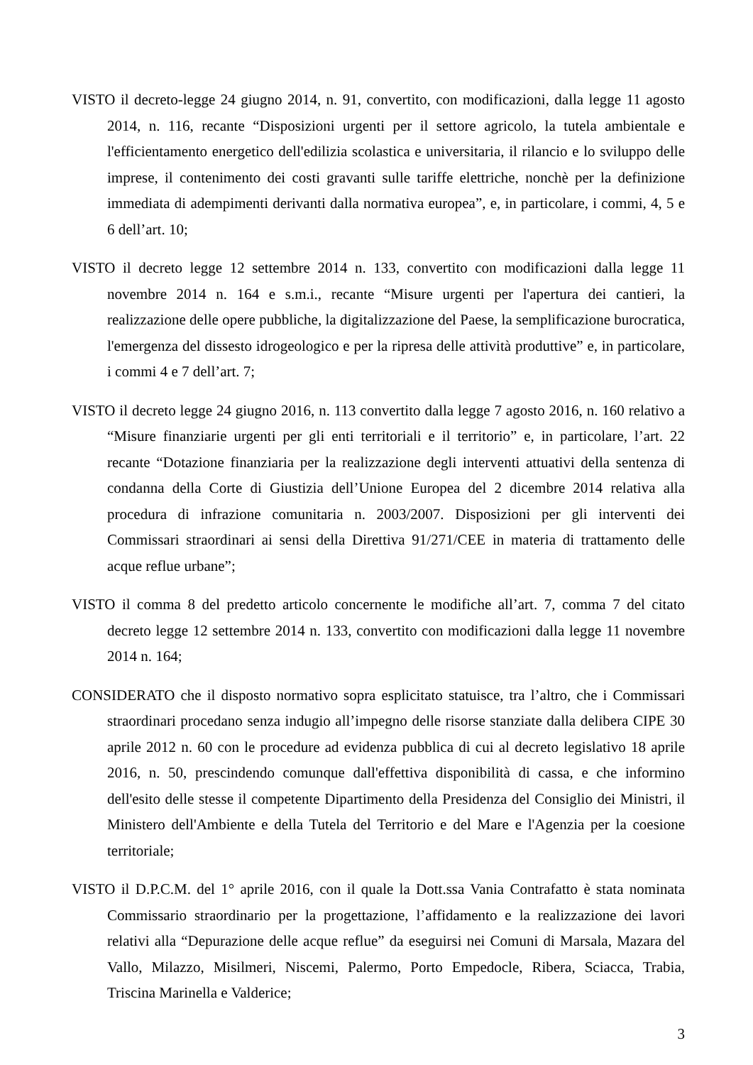VISTO il decreto-legge 24 giugno 2014, n. 91, convertito, con modificazioni, dalla legge 11 agosto 2014, n. 116, recante “Disposizioni urgenti per il settore agricolo, la tutela ambientale e l'efficientamento energetico dell'edilizia scolastica e universitaria, il rilancio e lo sviluppo delle imprese, il contenimento dei costi gravanti sulle tariffe elettriche, nonchè per la definizione immediata di adempimenti derivanti dalla normativa europea”, e, in particolare, i commi, 4, 5 e 6 dell’art. 10;
VISTO il decreto legge 12 settembre 2014 n. 133, convertito con modificazioni dalla legge 11 novembre 2014 n. 164 e s.m.i., recante “Misure urgenti per l'apertura dei cantieri, la realizzazione delle opere pubbliche, la digitalizzazione del Paese, la semplificazione burocratica, l'emergenza del dissesto idrogeologico e per la ripresa delle attività produttive” e, in particolare, i commi 4 e 7 dell’art. 7;
VISTO il decreto legge 24 giugno 2016, n. 113 convertito dalla legge 7 agosto 2016, n. 160 relativo a “Misure finanziarie urgenti per gli enti territoriali e il territorio” e, in particolare, l’art. 22 recante “Dotazione finanziaria per la realizzazione degli interventi attuativi della sentenza di condanna della Corte di Giustizia dell’Unione Europea del 2 dicembre 2014 relativa alla procedura di infrazione comunitaria n. 2003/2007. Disposizioni per gli interventi dei Commissari straordinari ai sensi della Direttiva 91/271/CEE in materia di trattamento delle acque reflue urbane”;
VISTO il comma 8 del predetto articolo concernente le modifiche all’art. 7, comma 7 del citato decreto legge 12 settembre 2014 n. 133, convertito con modificazioni dalla legge 11 novembre 2014 n. 164;
CONSIDERATO che il disposto normativo sopra esplicitato statuisce, tra l’altro, che i Commissari straordinari procedano senza indugio all’impegno delle risorse stanziate dalla delibera CIPE 30 aprile 2012 n. 60 con le procedure ad evidenza pubblica di cui al decreto legislativo 18 aprile 2016, n. 50, prescindendo comunque dall'effettiva disponibilità di cassa, e che informino dell'esito delle stesse il competente Dipartimento della Presidenza del Consiglio dei Ministri, il Ministero dell'Ambiente e della Tutela del Territorio e del Mare e l'Agenzia per la coesione territoriale;
VISTO il D.P.C.M. del 1° aprile 2016, con il quale la Dott.ssa Vania Contrafatto è stata nominata Commissario straordinario per la progettazione, l’affidamento e la realizzazione dei lavori relativi alla “Depurazione delle acque reflue” da eseguirsi nei Comuni di Marsala, Mazara del Vallo, Milazzo, Misilmeri, Niscemi, Palermo, Porto Empedocle, Ribera, Sciacca, Trabia, Triscina Marinella e Valderice;
3